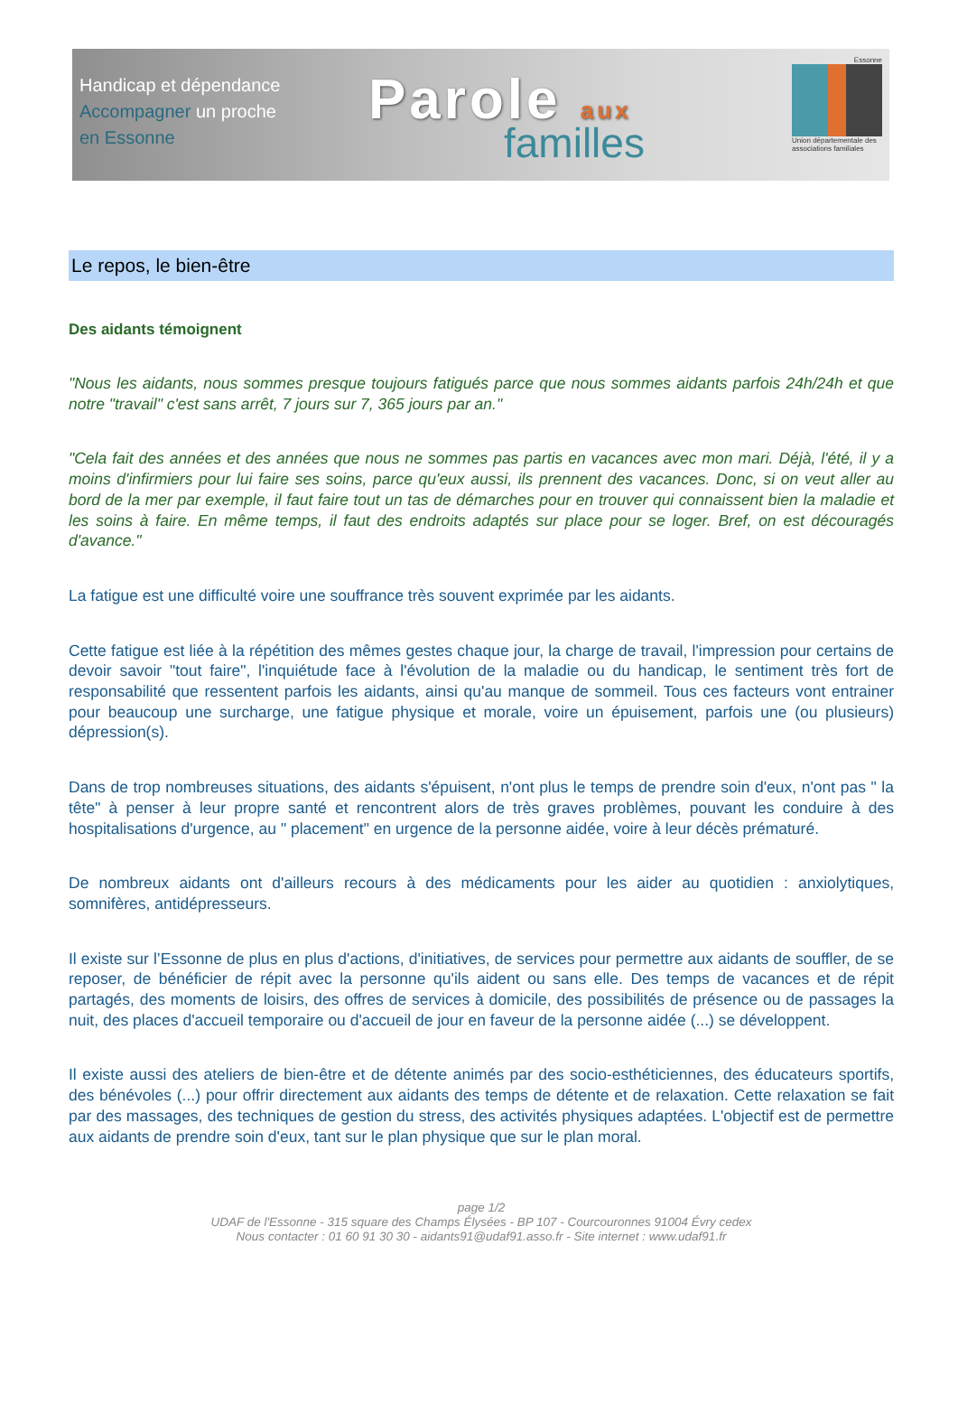Handicap et dépendance
Accompagner un proche
en Essonne
Parole aux
familles
Essonne
Union départementale des associations familiales
Le repos, le bien-être
Des aidants témoignent
"Nous les aidants, nous sommes presque toujours fatigués parce que nous sommes aidants parfois 24h/24h et que notre "travail" c'est sans arrêt, 7 jours sur 7, 365 jours par an."
"Cela fait des années et des années que nous ne sommes pas partis en vacances avec mon mari. Déjà, l'été, il y a moins d'infirmiers pour lui faire ses soins, parce qu'eux aussi, ils prennent des vacances. Donc, si on veut aller au bord de la mer par exemple, il faut faire tout un tas de démarches pour en trouver qui connaissent bien la maladie et les soins à faire. En même temps, il faut des endroits adaptés sur place pour se loger. Bref, on est découragés d'avance."
La fatigue est une difficulté voire une souffrance très souvent exprimée par les aidants.
Cette fatigue est liée à la répétition des mêmes gestes chaque jour, la charge de travail, l'impression pour certains de devoir savoir "tout faire", l'inquiétude face à l'évolution de la maladie ou du handicap, le sentiment très fort de responsabilité que ressentent parfois les aidants, ainsi qu'au manque de sommeil. Tous ces facteurs vont entrainer pour beaucoup une surcharge, une fatigue physique et morale, voire un épuisement, parfois une (ou plusieurs) dépression(s).
Dans de trop nombreuses situations, des aidants s'épuisent, n'ont plus le temps de prendre soin d'eux, n'ont pas " la tête" à penser à leur propre santé et rencontrent alors de très graves problèmes, pouvant les conduire à des hospitalisations d'urgence, au " placement" en urgence de la personne aidée, voire à leur décès prématuré.
De nombreux aidants ont d'ailleurs recours à des médicaments pour les aider au quotidien : anxiolytiques, somnifères, antidépresseurs.
Il existe sur l’Essonne de plus en plus d'actions, d'initiatives, de services pour permettre aux aidants de souffler, de se reposer, de bénéficier de répit avec la personne qu'ils aident ou sans elle. Des temps de vacances et de répit partagés, des moments de loisirs, des offres de services à domicile, des possibilités de présence ou de passages la nuit, des places d'accueil temporaire ou d'accueil de jour en faveur de la personne aidée (...) se développent.
Il existe aussi des ateliers de bien-être et de détente animés par des socio-esthéticiennes, des éducateurs sportifs, des bénévoles (...) pour offrir directement aux aidants des temps de détente et de relaxation. Cette relaxation se fait par des massages, des techniques de gestion du stress, des activités physiques adaptées. L'objectif est de permettre aux aidants de prendre soin d'eux, tant sur le plan physique que sur le plan moral.
page 1/2
UDAF de l'Essonne - 315 square des Champs Élysées - BP 107 - Courcouronnes 91004 Évry cedex
Nous contacter : 01 60 91 30 30 - aidants91@udaf91.asso.fr - Site internet : www.udaf91.fr